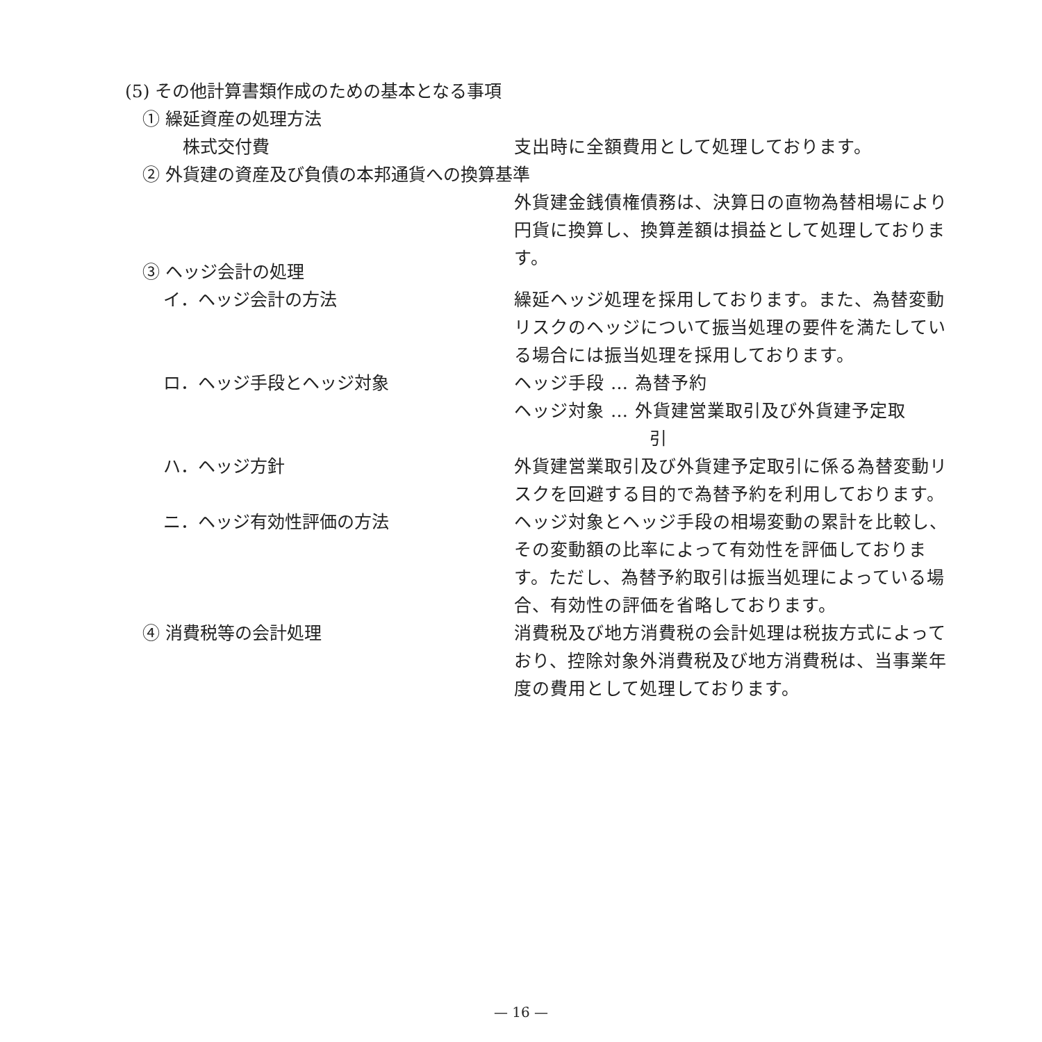(5) その他計算書類作成のための基本となる事項
① 繰延資産の処理方法
株式交付費 支出時に全額費用として処理しております。
② 外貨建の資産及び負債の本邦通貨への換算基準
外貨建金銭債権債務は、決算日の直物為替相場により円貨に換算し、換算差額は損益として処理しております。
③ ヘッジ会計の処理
イ．ヘッジ会計の方法 繰延ヘッジ処理を採用しております。また、為替変動リスクのヘッジについて振当処理の要件を満たしている場合には振当処理を採用しております。
ロ．ヘッジ手段とヘッジ対象 ヘッジ手段 … 為替予約
ヘッジ対象 … 外貨建営業取引及び外貨建予定取
引
ハ．ヘッジ方針 外貨建営業取引及び外貨建予定取引に係る為替変動リスクを回避する目的で為替予約を利用しております。
ニ．ヘッジ有効性評価の方法 ヘッジ対象とヘッジ手段の相場変動の累計を比較し、その変動額の比率によって有効性を評価しております。ただし、為替予約取引は振当処理によっている場合、有効性の評価を省略しております。
④ 消費税等の会計処理 消費税及び地方消費税の会計処理は税抜方式によっており、控除対象外消費税及び地方消費税は、当事業年度の費用として処理しております。
— 16 —